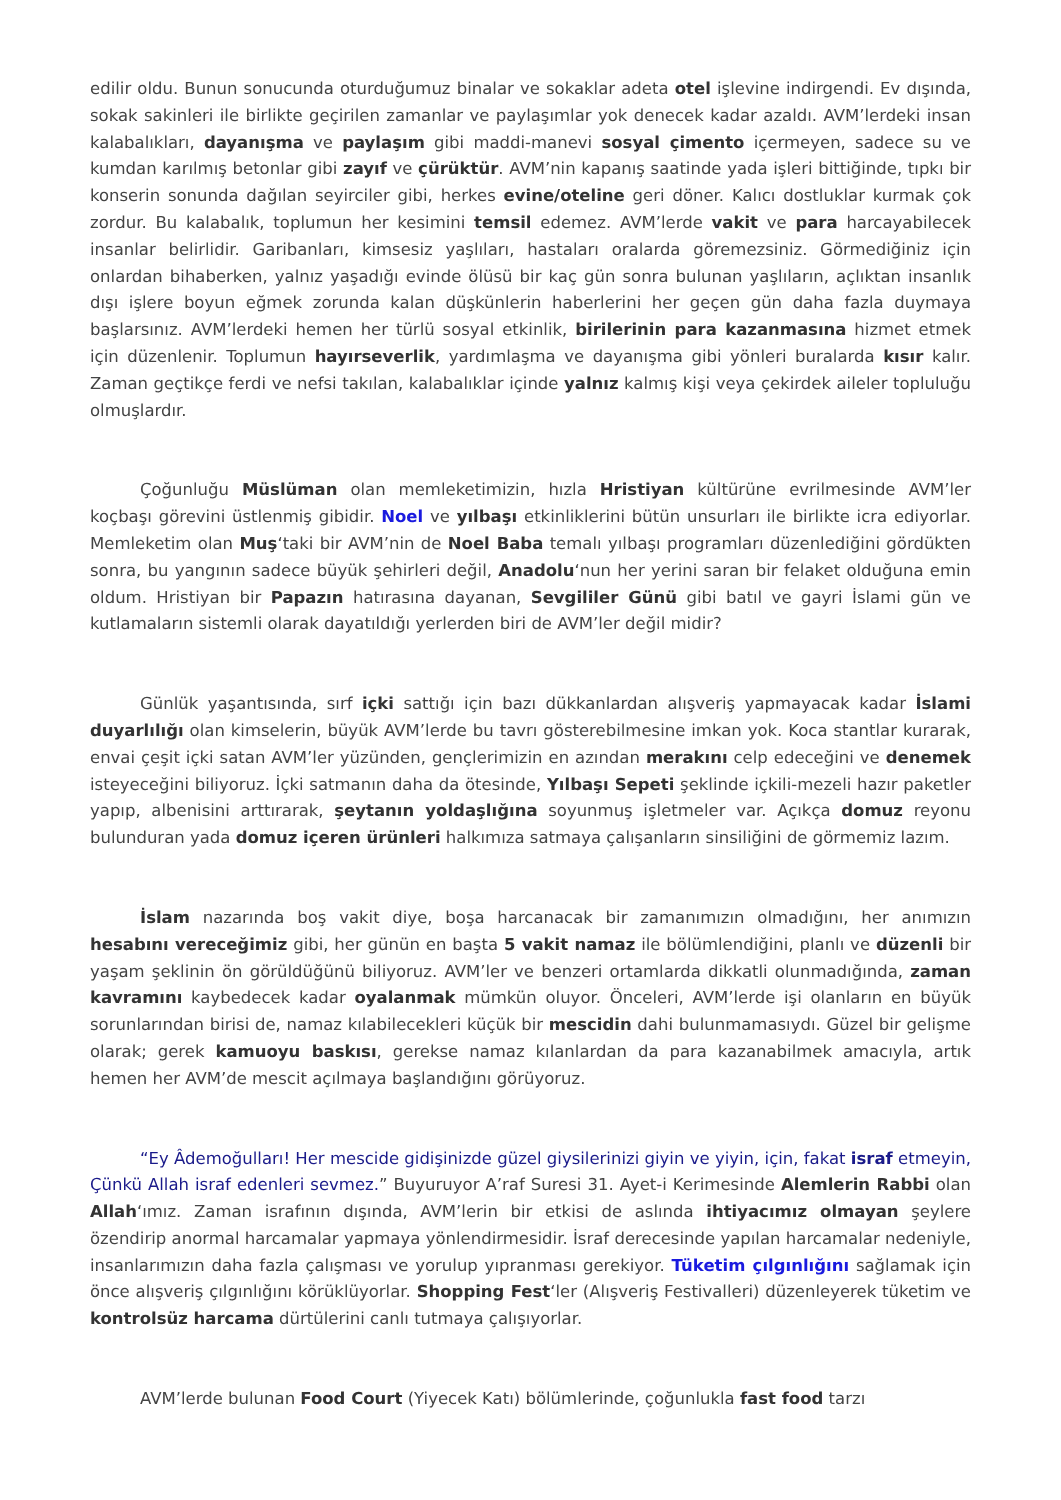edilir oldu. Bunun sonucunda oturduğumuz binalar ve sokaklar adeta otel işlevine indirgendi. Ev dışında, sokak sakinleri ile birlikte geçirilen zamanlar ve paylaşımlar yok denecek kadar azaldı. AVM’lerdeki insan kalabalıkları, dayanışma ve paylaşım gibi maddi-manevi sosyal çimento içermeyen, sadece su ve kumdan karılmış betonlar gibi zayıf ve çürüktür. AVM’nin kapanış saatinde yada işleri bittiğinde, tıpkı bir konserin sonunda dağılan seyirciler gibi, herkes evine/oteline geri döner. Kalıcı dostluklar kurmak çok zordur. Bu kalabalık, toplumun her kesimini temsil edemez. AVM’lerde vakit ve para harcayabilecek insanlar belirlidir. Garibanları, kimsesiz yaşlıları, hastaları oralarda göremezsiniz. Görmediğiniz için onlardan bihaberken, yalnız yaşadığı evinde ölüsü bir kaç gün sonra bulunan yaşlıların, açlıktan insanlık dışı işlere boyun eğmek zorunda kalan düşkünlerin haberlerini her geçen gün daha fazla duymaya başlarsınız. AVM’lerdeki hemen her türlü sosyal etkinlik, birilerinin para kazanmasına hizmet etmek için düzenlenir. Toplumun hayırseverlik, yardımlaşma ve dayanışma gibi yönleri buralarda kısır kalır. Zaman geçtikçe ferdi ve nefsi takılan, kalabalıklar içinde yalnız kalmış kişi veya çekirdek aileler topluluğu olmuşlardır.
Çoğunluğu Müslüman olan memleketimizin, hızla Hristiyan kültürüne evrilmesinde AVM’ler koçbaşı görevini üstlenmiş gibidir. Noel ve yılbaşı etkinliklerini bütün unsurları ile birlikte icra ediyorlar. Memleketim olan Muş‘taki bir AVM’nin de Noel Baba temalı yılbaşı programları düzenlediğini gördükten sonra, bu yangının sadece büyük şehirleri değil, Anadolu‘nun her yerini saran bir felaket olduğuna emin oldum. Hristiyan bir Papazın hatırasına dayanan, Sevgililer Günü gibi batıl ve gayri İslami gün ve kutlamaların sistemli olarak dayatıldığı yerlerden biri de AVM’ler değil midir?
Günlük yaşantısında, sırf içki sattığı için bazı dükkanlardan alışveriş yapmayacak kadar İslami duyarlılığı olan kimselerin, büyük AVM’lerde bu tavrı gösterebilmesine imkan yok. Koca stantlar kurarak, envai çeşit içki satan AVM’ler yüzünden, gençlerimizin en azından merakını celp edeceğini ve denemek isteyeceğini biliyoruz. İçki satmanın daha da ötesinde, Yılbaşı Sepeti şeklinde içkili-mezeli hazır paketler yapıp, albenisini arttırarak, şeytanın yoldaşlığına soyunmuş işletmeler var. Açıkça domuz reyonu bulunduran yada domuz içeren ürünleri halkımıza satmaya çalışanların sinsiliğini de görmemiz lazım.
İslam nazarında boş vakit diye, boşa harcanacak bir zamanımızın olmadığını, her anımızın hesabını vereceğimiz gibi, her günün en başta 5 vakit namaz ile bölümlendiğini, planlı ve düzenli bir yaşam şeklinin ön görüldüğünü biliyoruz. AVM’ler ve benzeri ortamlarda dikkatli olunmadığında, zaman kavramını kaybedecek kadar oyalanmak mümkün oluyor. Önceleri, AVM’lerde işi olanların en büyük sorunlarından birisi de, namaz kılabilecekleri küçük bir mescidin dahi bulunmamasıydı. Güzel bir gelişme olarak; gerek kamuoyu baskısı, gerekse namaz kılanlardan da para kazanabilmek amacıyla, artık hemen her AVM’de mescit açılmaya başlandığını görüyoruz.
“Ey Âdemoğulları! Her mescide gidişinizde güzel giysilerinizi giyin ve yiyin, için, fakat israf etmeyin, Çünkü Allah israf edenleri sevmez.” Buyuruyor A’raf Suresi 31. Ayet-i Kerimesinde Alemlerin Rabbi olan Allah‘ımız. Zaman israfının dışında, AVM’lerin bir etkisi de aslında ihtiyacımız olmayan şeylere özendirip anormal harcamalar yapmaya yönlendirmesidir. İsraf derecesinde yapılan harcamalar nedeniyle, insanlarımızın daha fazla çalışması ve yorulup yıpranması gerekiyor. Tüketim çılgınlığını sağlamak için önce alışveriş çılgınlığını körüklüyorlar. Shopping Fest‘ler (Alışveriş Festivalleri) düzenleyerek tüketim ve kontrolsüz harcama dürtülerini canlı tutmaya çalışıyorlar.
AVM’lerde bulunan Food Court (Yiyecek Katı) bölümlerinde, çoğunlukla fast food tarzı